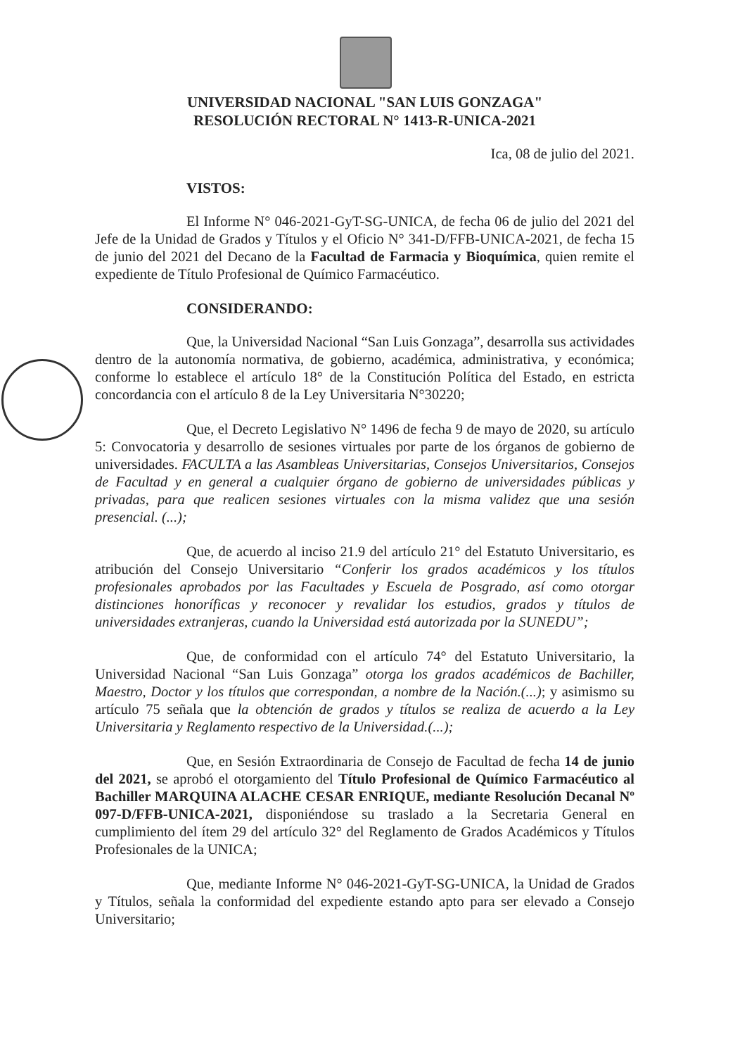UNIVERSIDAD NACIONAL "SAN LUIS GONZAGA"
RESOLUCIÓN RECTORAL N° 1413-R-UNICA-2021
Ica, 08 de julio del 2021.
VISTOS:
El Informe N° 046-2021-GyT-SG-UNICA, de fecha 06 de julio del 2021 del Jefe de la Unidad de Grados y Títulos y el Oficio N° 341-D/FFB-UNICA-2021, de fecha 15 de junio del 2021 del Decano de la Facultad de Farmacia y Bioquímica, quien remite el expediente de Título Profesional de Químico Farmacéutico.
CONSIDERANDO:
Que, la Universidad Nacional “San Luis Gonzaga”, desarrolla sus actividades dentro de la autonomía normativa, de gobierno, académica, administrativa, y económica; conforme lo establece el artículo 18° de la Constitución Política del Estado, en estricta concordancia con el artículo 8 de la Ley Universitaria N°30220;
Que, el Decreto Legislativo N° 1496 de fecha 9 de mayo de 2020, su artículo 5: Convocatoria y desarrollo de sesiones virtuales por parte de los órganos de gobierno de universidades. FACULTA a las Asambleas Universitarias, Consejos Universitarios, Consejos de Facultad y en general a cualquier órgano de gobierno de universidades públicas y privadas, para que realicen sesiones virtuales con la misma validez que una sesión presencial. (...);
Que, de acuerdo al inciso 21.9 del artículo 21° del Estatuto Universitario, es atribución del Consejo Universitario “Conferir los grados académicos y los títulos profesionales aprobados por las Facultades y Escuela de Posgrado, así como otorgar distinciones honoríficas y reconocer y revalidar los estudios, grados y títulos de universidades extranjeras, cuando la Universidad está autorizada por la SUNEDU”;
Que, de conformidad con el artículo 74° del Estatuto Universitario, la Universidad Nacional “San Luis Gonzaga” otorga los grados académicos de Bachiller, Maestro, Doctor y los títulos que correspondan, a nombre de la Nación.(...); y asimismo su artículo 75 señala que la obtención de grados y títulos se realiza de acuerdo a la Ley Universitaria y Reglamento respectivo de la Universidad.(...);
Que, en Sesión Extraordinaria de Consejo de Facultad de fecha 14 de junio del 2021, se aprobó el otorgamiento del Título Profesional de Químico Farmacéutico al Bachiller MARQUINA ALACHE CESAR ENRIQUE, mediante Resolución Decanal Nº 097-D/FFB-UNICA-2021, disponiéndose su traslado a la Secretaria General en cumplimiento del ítem 29 del artículo 32° del Reglamento de Grados Académicos y Títulos Profesionales de la UNICA;
Que, mediante Informe N° 046-2021-GyT-SG-UNICA, la Unidad de Grados y Títulos, señala la conformidad del expediente estando apto para ser elevado a Consejo Universitario;